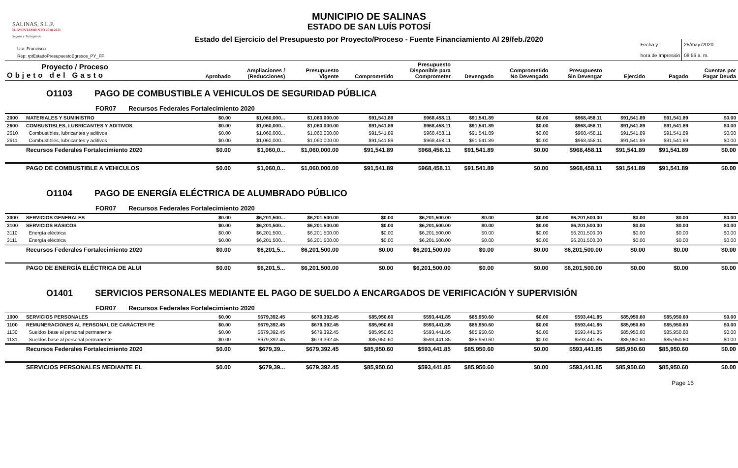SALINAS, S.L.P.
H. AYUNTAMIENTO 2018-2021
Seguro y Trabajando
MUNICIPIO DE SALINAS
ESTADO DE SAN LUÍS POTOSÍ
Estado del Ejercicio del Presupuesto por Proyecto/Proceso - Fuente Financiamiento Al 29/feb./2020
Usr: Francisco
Rep: rptEstadoPresupuestoEgresos_PY_FF
Fecha y
hora de Impresión 25/may./2020
08:56 a. m.
| Proyecto / Proceso Objeto del Gasto | | Aprobado | Ampliaciones / (Reducciones) | Presupuesto Vigente | Comprometido | Presupuesto Disponible para Comprometer | Devengado | Comprometido No Devengado | Presupuesto Sin Devengar | Ejercido | Pagado | Cuentas por Pagar Deuda |
| --- | --- | --- | --- | --- | --- | --- | --- | --- | --- | --- | --- | --- |
| O1103 PAGO DE COMBUSTIBLE A VEHICULOS DE SEGURIDAD PÚBLICA | | | | | | | | | | | | |
| FOR07 Recursos Federales Fortalecimiento 2020 | | | | | | | | | | | | |
| 2000 | MATERIALES Y SUMINISTRO | $0.00 | $1,060,000... | $1,060,000.00 | $91,541.89 | $968,458.11 | $91,541.89 | $0.00 | $968,458.11 | $91,541.89 | $91,541.89 | $0.00 |
| 2600 | COMBUSTIBLES, LUBRICANTES Y ADITIVOS | $0.00 | $1,060,000... | $1,060,000.00 | $91,541.89 | $968,458.11 | $91,541.89 | $0.00 | $968,458.11 | $91,541.89 | $91,541.89 | $0.00 |
| 2610 | Combustibles, lubricantes y aditivos | $0.00 | $1,060,000... | $1,060,000.00 | $91,541.89 | $968,458.11 | $91,541.89 | $0.00 | $968,458.11 | $91,541.89 | $91,541.89 | $0.00 |
| 2611 | Combustibles, lubricantes y aditivos | $0.00 | $1,060,000... | $1,060,000.00 | $91,541.89 | $968,458.11 | $91,541.89 | $0.00 | $968,458.11 | $91,541.89 | $91,541.89 | $0.00 |
| | Recursos Federales Fortalecimiento 2020 | $0.00 | $1,060,0... | $1,060,000.00 | $91,541.89 | $968,458.11 | $91,541.89 | $0.00 | $968,458.11 | $91,541.89 | $91,541.89 | $0.00 |
| | PAGO DE COMBUSTIBLE A VEHICULOS | $0.00 | $1,060,0... | $1,060,000.00 | $91,541.89 | $968,458.11 | $91,541.89 | $0.00 | $968,458.11 | $91,541.89 | $91,541.89 | $0.00 |
| O1104 PAGO DE ENERGÍA ELÉCTRICA DE ALUMBRADO PÚBLICO | | | | | | | | | | | | |
| FOR07 Recursos Federales Fortalecimiento 2020 | | | | | | | | | | | | |
| 3000 | SERVICIOS GENERALES | $0.00 | $6,201,500... | $6,201,500.00 | $0.00 | $6,201,500.00 | $0.00 | $0.00 | $6,201,500.00 | $0.00 | $0.00 | $0.00 |
| 3100 | SERVICIOS BÁSICOS | $0.00 | $6,201,500... | $6,201,500.00 | $0.00 | $6,201,500.00 | $0.00 | $0.00 | $6,201,500.00 | $0.00 | $0.00 | $0.00 |
| 3110 | Energía eléctrica | $0.00 | $6,201,500... | $6,201,500.00 | $0.00 | $6,201,500.00 | $0.00 | $0.00 | $6,201,500.00 | $0.00 | $0.00 | $0.00 |
| 3111 | Energía eléctrica | $0.00 | $6,201,500... | $6,201,500.00 | $0.00 | $6,201,500.00 | $0.00 | $0.00 | $6,201,500.00 | $0.00 | $0.00 | $0.00 |
| | Recursos Federales Fortalecimiento 2020 | $0.00 | $6,201,5... | $6,201,500.00 | $0.00 | $6,201,500.00 | $0.00 | $0.00 | $6,201,500.00 | $0.00 | $0.00 | $0.00 |
| | PAGO DE ENERGÍA ELÉCTRICA DE ALUI | $0.00 | $6,201,5... | $6,201,500.00 | $0.00 | $6,201,500.00 | $0.00 | $0.00 | $6,201,500.00 | $0.00 | $0.00 | $0.00 |
| O1401 SERVICIOS PERSONALES MEDIANTE EL PAGO DE SUELDO A ENCARGADOS DE VERIFICACIÓN Y SUPERVISIÓN | | | | | | | | | | | | |
| FOR07 Recursos Federales Fortalecimiento 2020 | | | | | | | | | | | | |
| 1000 | SERVICIOS PERSONALES | $0.00 | $679,392.45 | $679,392.45 | $85,950.60 | $593,441.85 | $85,950.60 | $0.00 | $593,441.85 | $85,950.60 | $85,950.60 | $0.00 |
| 1100 | REMUNERACIONES AL PERSONAL DE CARÁCTER PE | $0.00 | $679,392.45 | $679,392.45 | $85,950.60 | $593,441.85 | $85,950.60 | $0.00 | $593,441.85 | $85,950.60 | $85,950.60 | $0.00 |
| 1130 | Sueldos base al personal permanente | $0.00 | $679,392.45 | $679,392.45 | $85,950.60 | $593,441.85 | $85,950.60 | $0.00 | $593,441.85 | $85,950.60 | $85,950.60 | $0.00 |
| 1131 | Sueldos base al personal permanente | $0.00 | $679,392.45 | $679,392.45 | $85,950.60 | $593,441.85 | $85,950.60 | $0.00 | $593,441.85 | $85,950.60 | $85,950.60 | $0.00 |
| | Recursos Federales Fortalecimiento 2020 | $0.00 | $679,39... | $679,392.45 | $85,950.60 | $593,441.85 | $85,950.60 | $0.00 | $593,441.85 | $85,950.60 | $85,950.60 | $0.00 |
| | SERVICIOS PERSONALES MEDIANTE EL | $0.00 | $679,39... | $679,392.45 | $85,950.60 | $593,441.85 | $85,950.60 | $0.00 | $593,441.85 | $85,950.60 | $85,950.60 | $0.00 |
Page 15